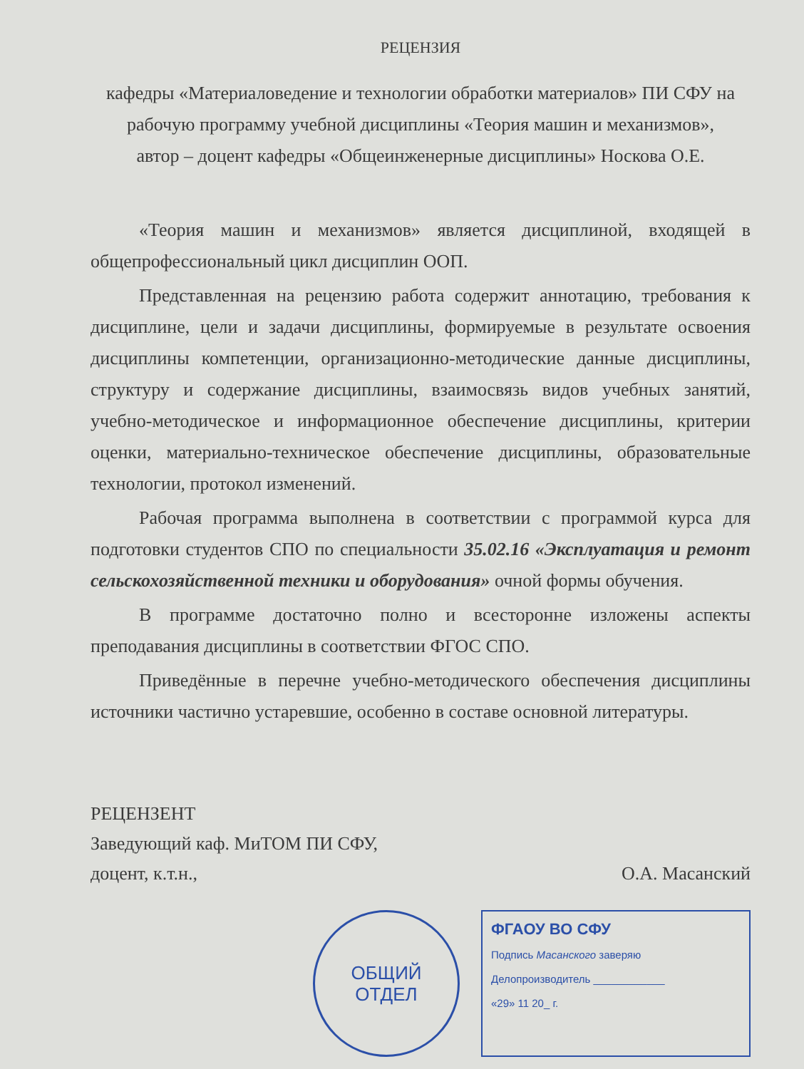РЕЦЕНЗИЯ
кафедры «Материаловедение и технологии обработки материалов» ПИ СФУ на
рабочую программу учебной дисциплины «Теория машин и механизмов»,
автор – доцент кафедры «Общеинженерные дисциплины» Носкова О.Е.
«Теория машин и механизмов» является дисциплиной, входящей в общепрофессиональный цикл дисциплин ООП.
Представленная на рецензию работа содержит аннотацию, требования к дисциплине, цели и задачи дисциплины, формируемые в результате освоения дисциплины компетенции, организационно-методические данные дисциплины, структуру и содержание дисциплины, взаимосвязь видов учебных занятий, учебно-методическое и информационное обеспечение дисциплины, критерии оценки, материально-техническое обеспечение дисциплины, образовательные технологии, протокол изменений.
Рабочая программа выполнена в соответствии с программой курса для подготовки студентов СПО по специальности 35.02.16 «Эксплуатация и ремонт сельскохозяйственной техники и оборудования» очной формы обучения.
В программе достаточно полно и всесторонне изложены аспекты преподавания дисциплины в соответствии ФГОС СПО.
Приведённые в перечне учебно-методического обеспечения дисциплины источники частично устаревшие, особенно в составе основной литературы.
РЕЦЕНЗЕНТ
Заведующий каф. МиТОМ ПИ СФУ,
доцент, к.т.н., О.А. Масанский
ОБЩИЙ
ОТДЕЛ
ФГАОУ ВО СФУ
Подпись Масанского заверяю
Делопроизводитель ____________
«29» 11 20_ г.